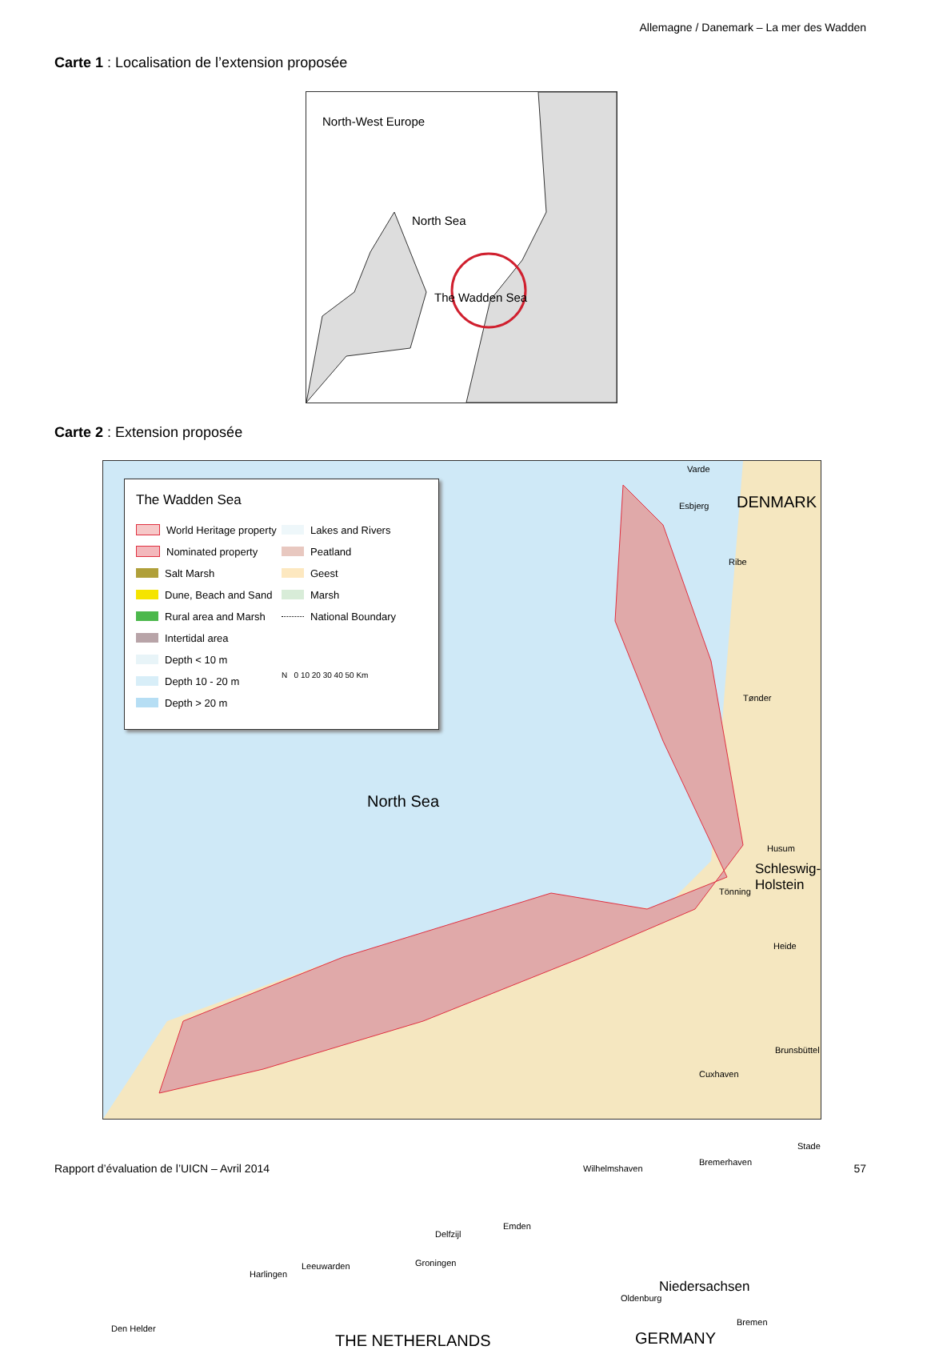Allemagne / Danemark – La mer des Wadden
Carte 1 : Localisation de l’extension proposée
North-West Europe
North Sea
The Wadden Sea
Carte 2 : Extension proposée
The Wadden Sea
World Heritage property
Nominated property
Salt Marsh
Dune, Beach and Sand
Rural area and Marsh
Intertidal area
Depth < 10 m
Depth 10 - 20 m
Depth > 20 m
Lakes and Rivers
Peatland
Geest
Marsh
National Boundary
N 0 10 20 30 40 50 Km
Varde
Esbjerg DENMARK
Ribe
Tønder
Husum
Schleswig-
Holstein
Tönning
North Sea
Heide
Brunsbüttel
Cuxhaven
Stade
Bremerhaven
Wilhelmshaven
Emden
Delfzijl
Groningen
Leeuwarden
Harlingen
Niedersachsen
Oldenburg
Bremen
Den Helder
THE NETHERLANDS GERMANY
Rapport d’évaluation de l’UICN – Avril 2014
57